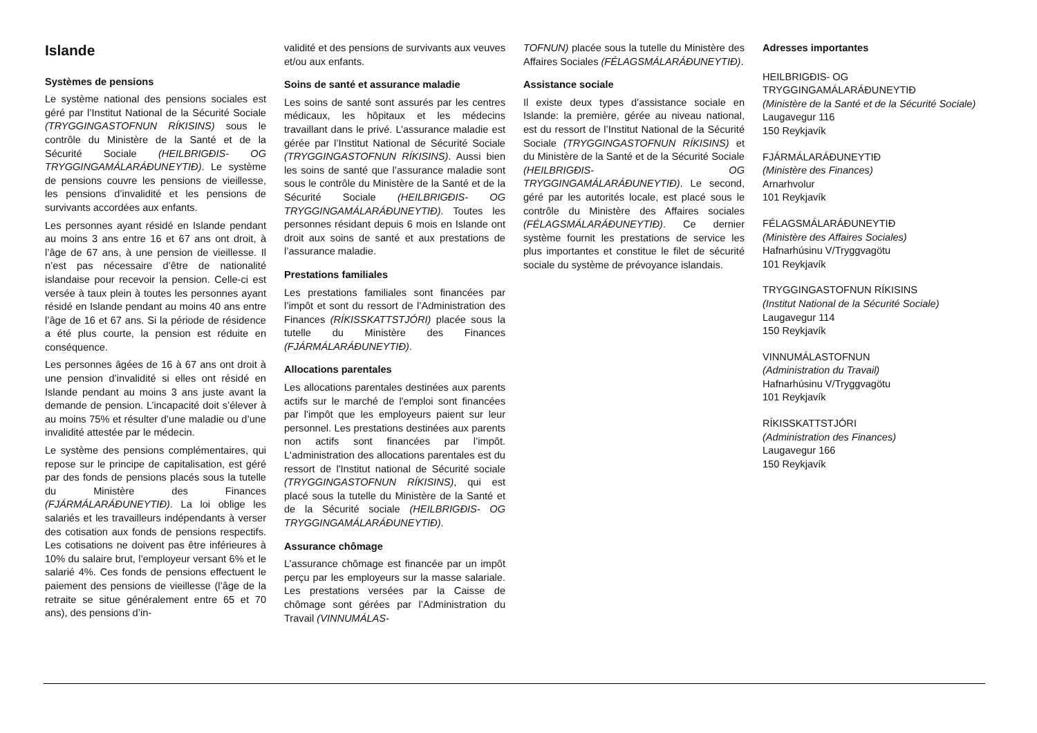Islande
Systèmes de pensions
Le système national des pensions sociales est géré par l’Institut National de la Sécurité Sociale (TRYGGINGASTOFNUN RÍKISINS) sous le contrôle du Ministère de la Santé et de la Sécurité Sociale (HEILBRIGÐIS- OG TRYGGINGAMÁLARÁÐUNEYTIÐ). Le système de pensions couvre les pensions de vieillesse, les pensions d’invalidité et les pensions de survivants accordées aux enfants.
Les personnes ayant résidé en Islande pendant au moins 3 ans entre 16 et 67 ans ont droit, à l’âge de 67 ans, à une pension de vieillesse. Il n’est pas nécessaire d’être de nationalité islandaise pour recevoir la pension. Celle-ci est versée à taux plein à toutes les personnes ayant résidé en Islande pendant au moins 40 ans entre l’âge de 16 et 67 ans. Si la période de résidence a été plus courte, la pension est réduite en conséquence.
Les personnes âgées de 16 à 67 ans ont droit à une pension d’invalidité si elles ont résidé en Islande pendant au moins 3 ans juste avant la demande de pension. L’incapacité doit s’élever à au moins 75% et résulter d’une maladie ou d’une invalidité attestée par le médecin.
Le système des pensions complémentaires, qui repose sur le principe de capitalisation, est géré par des fonds de pensions placés sous la tutelle du Ministère des Finances (FJÁRMÁLARÁÐUNEYTIÐ). La loi oblige les salariés et les travailleurs indépendants à verser des cotisation aux fonds de pensions respectifs. Les cotisations ne doivent pas être inférieures à 10% du salaire brut, l’employeur versant 6% et le salarié 4%. Ces fonds de pensions effectuent le paiement des pensions de vieillesse (l’âge de la retraite se situe généralement entre 65 et 70 ans), des pensions d’in-
validité et des pensions de survivants aux veuves et/ou aux enfants.
Soins de santé et assurance maladie
Les soins de santé sont assurés par les centres médicaux, les hôpitaux et les médecins travaillant dans le privé. L’assurance maladie est gérée par l’Institut National de Sécurité Sociale (TRYGGINGASTOFNUN RÍKISINS). Aussi bien les soins de santé que l’assurance maladie sont sous le contrôle du Ministère de la Santé et de la Sécurité Sociale (HEILBRIGÐIS- OG TRYGGINGAMÁLARÁÐUNEYTIÐ). Toutes les personnes résidant depuis 6 mois en Islande ont droit aux soins de santé et aux prestations de l’assurance maladie.
Prestations familiales
Les prestations familiales sont financées par l’impôt et sont du ressort de l’Administration des Finances (RÍKISSKATTSTJÓRI) placée sous la tutelle du Ministère des Finances (FJÁRMÁLARÁÐUNEYTIÐ).
Allocations parentales
Les allocations parentales destinées aux parents actifs sur le marché de l'emploi sont financées par l'impôt que les employeurs paient sur leur personnel. Les prestations destinées aux parents non actifs sont financées par l’impôt. L'administration des allocations parentales est du ressort de l'Institut national de Sécurité sociale (TRYGGINGASTOFNUN RÍKISINS), qui est placé sous la tutelle du Ministère de la Santé et de la Sécurité sociale (HEILBRIGÐIS- OG TRYGGINGAMÁLARÁÐUNEYTIÐ).
Assurance chômage
L’assurance chômage est financée par un impôt perçu par les employeurs sur la masse salariale. Les prestations versées par la Caisse de chômage sont gérées par l’Administration du Travail (VINNUMÁLAS-
TOFNUN) placée sous la tutelle du Ministère des Affaires Sociales (FÉLAGSMÁLARÁÐUNEYTIÐ).
Assistance sociale
Il existe deux types d’assistance sociale en Islande: la première, gérée au niveau national, est du ressort de l’Institut National de la Sécurité Sociale (TRYGGINGASTOFNUN RÍKISINS) et du Ministère de la Santé et de la Sécurité Sociale (HEILBRIGÐIS- OG TRYGGINGAMÁLARÁÐUNEYTIÐ). Le second, géré par les autorités locale, est placé sous le contrôle du Ministère des Affaires sociales (FÉLAGSMÁLARÁÐUNEYTIÐ). Ce dernier système fournit les prestations de service les plus importantes et constitue le filet de sécurité sociale du système de prévoyance islandais.
Adresses importantes
HEILBRIGÐIS- OG TRYGGINGAMÁLARÁÐUNEYTIÐ
(Ministère de la Santé et de la Sécurité Sociale)
Laugavegur 116
150 Reykjavík
FJÁRMÁLARÁÐUNEYTIÐ
(Ministère des Finances)
Arnarhvolur
101 Reykjavík
FÉLAGSMÁLARÁÐUNEYTIÐ
(Ministère des Affaires Sociales)
Hafnarhúsinu V/Tryggvagötu
101 Reykjavík
TRYGGINGASTOFNUN RÍKISINS
(Institut National de la Sécurité Sociale)
Laugavegur 114
150 Reykjavík
VINNUMÁLASTOFNUN
(Administration du Travail)
Hafnarhúsinu V/Tryggvagötu
101 Reykjavík
RÍKISSKATTSTJÓRI
(Administration des Finances)
Laugavegur 166
150 Reykjavík